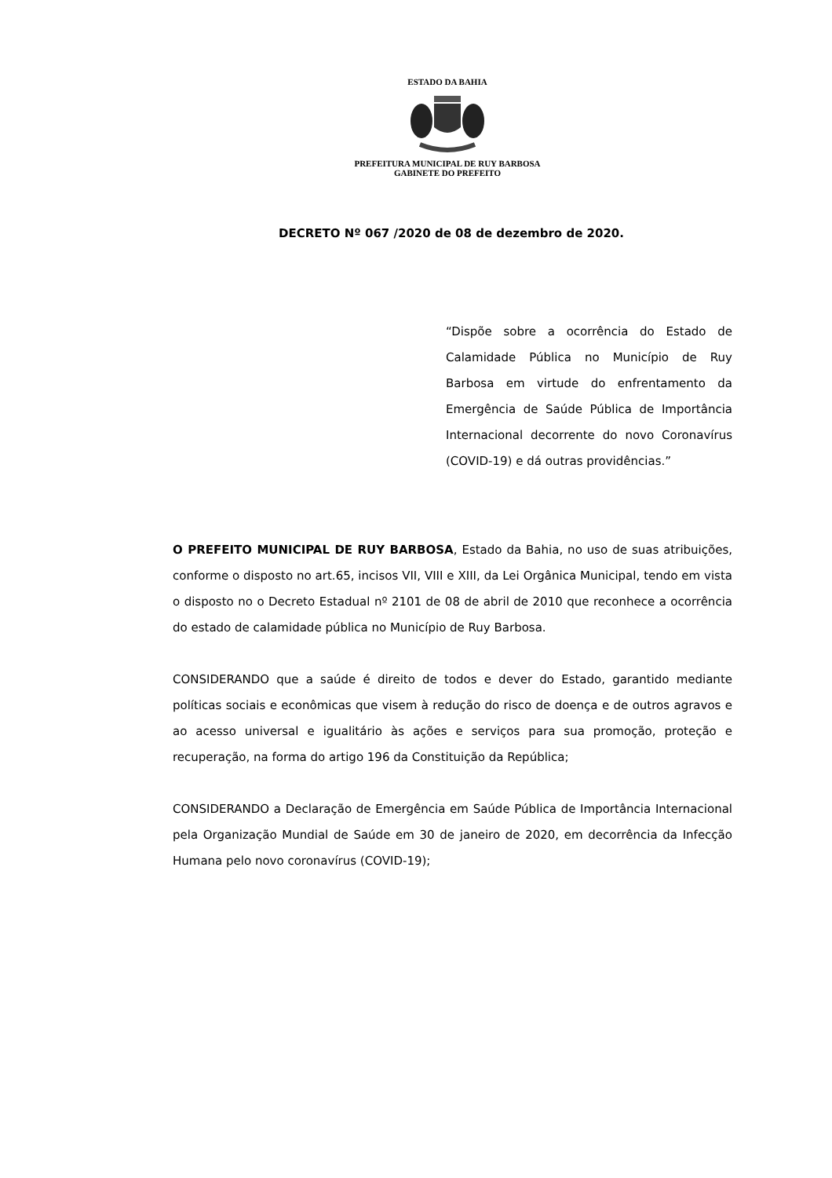ESTADO DA BAHIA
PREFEITURA MUNICIPAL DE RUY BARBOSA
GABINETE DO PREFEITO
DECRETO Nº 067 /2020 de 08 de dezembro de 2020.
“Dispõe sobre a ocorrência do Estado de Calamidade Pública no Município de Ruy Barbosa em virtude do enfrentamento da Emergência de Saúde Pública de Importância Internacional decorrente do novo Coronavírus (COVID-19) e dá outras providências.”
O PREFEITO MUNICIPAL DE RUY BARBOSA, Estado da Bahia, no uso de suas atribuições, conforme o disposto no art.65, incisos VII, VIII e XIII, da Lei Orgânica Municipal, tendo em vista o disposto no o Decreto Estadual nº 2101 de 08 de abril de 2010 que reconhece a ocorrência do estado de calamidade pública no Município de Ruy Barbosa.
CONSIDERANDO que a saúde é direito de todos e dever do Estado, garantido mediante políticas sociais e econômicas que visem à redução do risco de doença e de outros agravos e ao acesso universal e igualitário às ações e serviços para sua promoção, proteção e recuperação, na forma do artigo 196 da Constituição da República;
CONSIDERANDO a Declaração de Emergência em Saúde Pública de Importância Internacional pela Organização Mundial de Saúde em 30 de janeiro de 2020, em decorrência da Infecção Humana pelo novo coronavírus (COVID-19);